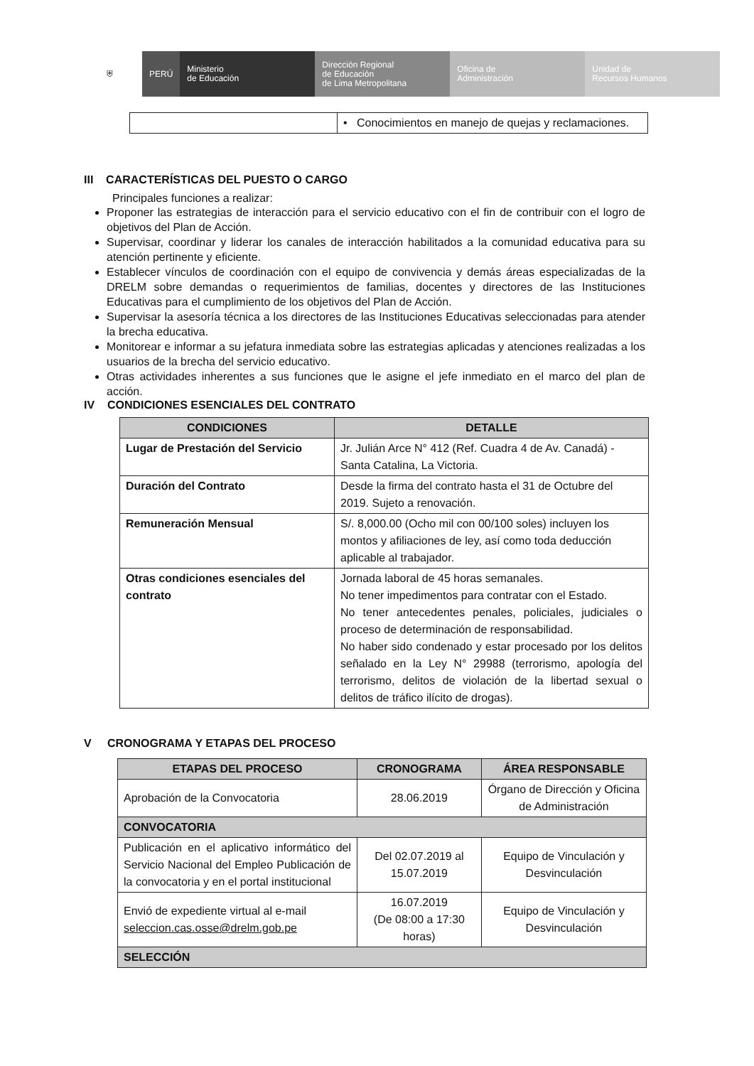⛨ PERÚ Ministerio
de Educación
Dirección Regional
de Educación
de Lima Metropolitana
Oficina de
Administración
Unidad de
Recursos Humanos
| | • Conocimientos en manejo de quejas y reclamaciones. |
III CARACTERÍSTICAS DEL PUESTO O CARGO
Principales funciones a realizar:
Proponer las estrategias de interacción para el servicio educativo con el fin de contribuir con el logro de objetivos del Plan de Acción.
Supervisar, coordinar y liderar los canales de interacción habilitados a la comunidad educativa para su atención pertinente y eficiente.
Establecer vínculos de coordinación con el equipo de convivencia y demás áreas especializadas de la DRELM sobre demandas o requerimientos de familias, docentes y directores de las Instituciones Educativas para el cumplimiento de los objetivos del Plan de Acción.
Supervisar la asesoría técnica a los directores de las Instituciones Educativas seleccionadas para atender la brecha educativa.
Monitorear e informar a su jefatura inmediata sobre las estrategias aplicadas y atenciones realizadas a los usuarios de la brecha del servicio educativo.
Otras actividades inherentes a sus funciones que le asigne el jefe inmediato en el marco del plan de acción.
IV CONDICIONES ESENCIALES DEL CONTRATO
| CONDICIONES | DETALLE |
| --- | --- |
| Lugar de Prestación del Servicio | Jr. Julián Arce N° 412 (Ref. Cuadra 4 de Av. Canadá) - Santa Catalina, La Victoria. |
| Duración del Contrato | Desde la firma del contrato hasta el 31 de Octubre del 2019. Sujeto a renovación. |
| Remuneración Mensual | S/. 8,000.00 (Ocho mil con 00/100 soles) incluyen los montos y afiliaciones de ley, así como toda deducción aplicable al trabajador. |
| Otras condiciones esenciales del contrato | Jornada laboral de 45 horas semanales. No tener impedimentos para contratar con el Estado. No tener antecedentes penales, policiales, judiciales o proceso de determinación de responsabilidad. No haber sido condenado y estar procesado por los delitos señalado en la Ley N° 29988 (terrorismo, apología del terrorismo, delitos de violación de la libertad sexual o delitos de tráfico ilícito de drogas). |
V CRONOGRAMA Y ETAPAS DEL PROCESO
| ETAPAS DEL PROCESO | CRONOGRAMA | ÁREA RESPONSABLE |
| --- | --- | --- |
| Aprobación de la Convocatoria | 28.06.2019 | Órgano de Dirección y Oficina de Administración |
| CONVOCATORIA | | |
| Publicación en el aplicativo informático del Servicio Nacional del Empleo Publicación de la convocatoria y en el portal institucional | Del 02.07.2019 al 15.07.2019 | Equipo de Vinculación y Desvinculación |
| Envió de expediente virtual al e-mail seleccion.cas.osse@drelm.gob.pe | 16.07.2019 (De 08:00 a 17:30 horas) | Equipo de Vinculación y Desvinculación |
| SELECCIÓN | | |